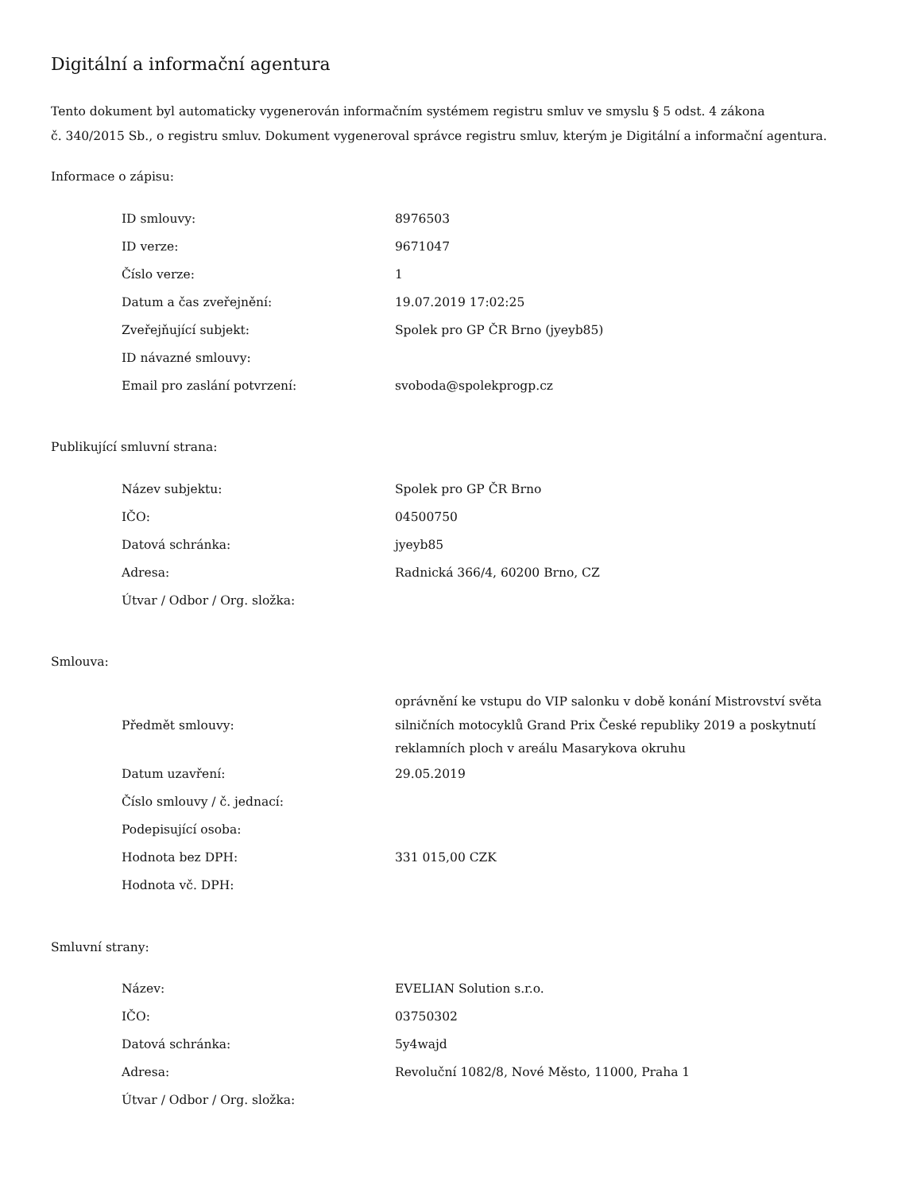Digitální a informační agentura
Tento dokument byl automaticky vygenerován informačním systémem registru smluv ve smyslu § 5 odst. 4 zákona
č. 340/2015 Sb., o registru smluv. Dokument vygeneroval správce registru smluv, kterým je Digitální a informační agentura.
Informace o zápisu:
| ID smlouvy: | 8976503 |
| ID verze: | 9671047 |
| Číslo verze: | 1 |
| Datum a čas zveřejnění: | 19.07.2019 17:02:25 |
| Zveřejňující subjekt: | Spolek pro GP ČR Brno (jyeyb85) |
| ID návazné smlouvy: | |
| Email pro zaslání potvrzení: | svoboda@spolekprogp.cz |
Publikující smluvní strana:
| Název subjektu: | Spolek pro GP ČR Brno |
| IČO: | 04500750 |
| Datová schránka: | jyeyb85 |
| Adresa: | Radnická 366/4, 60200 Brno, CZ |
| Útvar / Odbor / Org. složka: | |
Smlouva:
| Předmět smlouvy: | oprávnění ke vstupu do VIP salonku v době konání Mistrovství světa silničních motocyklů Grand Prix České republiky 2019 a poskytnutí reklamních ploch v areálu Masarykova okruhu |
| Datum uzavření: | 29.05.2019 |
| Číslo smlouvy / č. jednací: | |
| Podepisující osoba: | |
| Hodnota bez DPH: | 331 015,00 CZK |
| Hodnota vč. DPH: | |
Smluvní strany:
| Název: | EVELIAN Solution s.r.o. |
| IČO: | 03750302 |
| Datová schránka: | 5y4wajd |
| Adresa: | Revoluční 1082/8, Nové Město, 11000, Praha 1 |
| Útvar / Odbor / Org. složka: | |